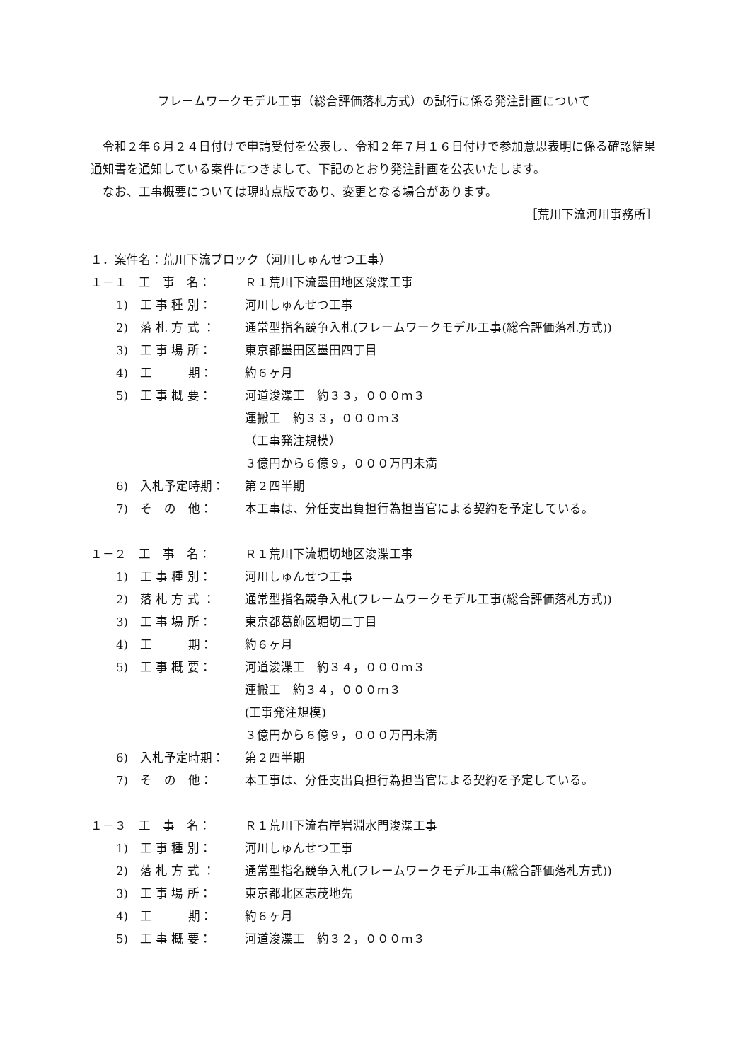フレームワークモデル工事（総合評価落札方式）の試行に係る発注計画について
令和２年６月２４日付けで申請受付を公表し、令和２年７月１６日付けで参加意思表明に係る確認結果通知書を通知している案件につきまして、下記のとおり発注計画を公表いたします。
なお、工事概要については現時点版であり、変更となる場合があります。
［荒川下流河川事務所］
１．案件名：荒川下流ブロック（河川しゅんせつ工事）
１－１　工　事　名： Ｒ１荒川下流墨田地区浚渫工事
1)　工 事 種 別： 河川しゅんせつ工事
2)　落 札 方 式 ： 通常型指名競争入札(フレームワークモデル工事(総合評価落札方式))
3)　工 事 場 所： 東京都墨田区墨田四丁目
4)　工　　　期： 約６ヶ月
5)　工 事 概 要： 河道浚渫工　約３３，０００ｍ３
運搬工　約３３，０００ｍ３
（工事発注規模）
３億円から６億９，０００万円未満
6)　入札予定時期： 第２四半期
7)　そ　の　他： 本工事は、分任支出負担行為担当官による契約を予定している。
１－２　工　事　名： Ｒ１荒川下流堀切地区浚渫工事
1)　工 事 種 別： 河川しゅんせつ工事
2)　落 札 方 式 ： 通常型指名競争入札(フレームワークモデル工事(総合評価落札方式))
3)　工 事 場 所： 東京都葛飾区堀切二丁目
4)　工　　　期： 約６ヶ月
5)　工 事 概 要： 河道浚渫工　約３４，０００ｍ３
運搬工　約３４，０００ｍ３
(工事発注規模)
３億円から６億９，０００万円未満
6)　入札予定時期： 第２四半期
7)　そ　の　他： 本工事は、分任支出負担行為担当官による契約を予定している。
１－３　工　事　名： Ｒ１荒川下流右岸岩淵水門浚渫工事
1)　工 事 種 別： 河川しゅんせつ工事
2)　落 札 方 式 ： 通常型指名競争入札(フレームワークモデル工事(総合評価落札方式))
3)　工 事 場 所： 東京都北区志茂地先
4)　工　　　期： 約６ヶ月
5)　工 事 概 要： 河道浚渫工　約３２，０００ｍ３